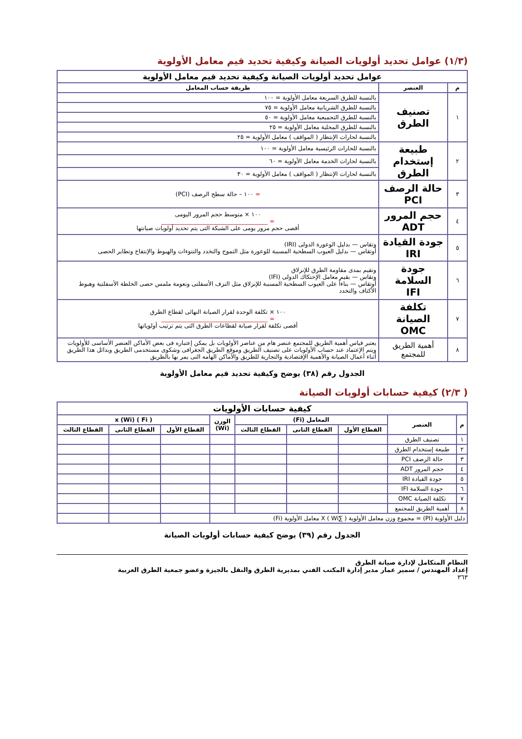(١/٣) عوامل تحديد أولويات الصيانة وكيفية تحديد قيم معامل الأولوية
| عوامل تحديد أولويات الصيانة وكيفية تحديد قيم معامل الأولوية | | |
| --- | --- | --- |
| م | العنصر | طريقة حساب المعامل |
| ١ | تصنيف الطرق | بالنسبة للطرق السريعة معامل الأولوية = ١٠٠ |
| | | بالنسبة للطرق الشريانية معامل الأولوية = ٧٥ |
| | | بالنسبة للطرق التجميعية معامل الأولوية = ٥٠ |
| | | بالنسبة للطرق المحلية معامل الأولوية = ٢٥ |
| | | بالنسبة لحارات الإنتظار ( المواقف ) معامل الأولوية = ٢٥ |
| ٢ | طبيعة إستخدام الطرق | بالنسبة للحارات الرئيسية معامل الأولوية = ١٠٠ |
| | | بالنسبة لحارات الخدمة معامل الأولوية = ٦٠ |
| | | بالنسبة لحارات الإنتظار ( المواقف ) معامل الأولوية = ٣٠ |
| ٣ | حالة الرصف PCI | = ١٠٠ – حالة سطح الرصف (PCI) |
| ٤ | حجم المرور ADT | ١٠٠ × متوسط حجم المرور اليومى = ____________________________________ أقصى حجم مرور يومى على الشبكة التى يتم تحديد أولويات صيانتها |
| ٥ | جودة القيادة IRI | وتقاس — بدليل الوعورة الدولى (IRI) أوتقاس — بدليل العيوب السطحية المسببة للوعورة مثل التموج والتخدد والنتوءات والهبوط والإنتفاخ وتطاير الحصى |
| ٦ | جودة السلامة IFI | وتقيم بمدى مقاومة الطرق للإنزلاق وتقاس — بقيم معامل الإحتكاك الدولى (IFI) أوتقاس — بناءاً على العيوب السطحية المسببة للإنزلاق مثل النزف الأسفلتى ونعومة ملمس حصى الخلطة الأسفلتية وهبوط الأكتاف والتخدد |
| ٧ | تكلفة الصيانة OMC | ١٠٠ × تكلفة الوحدة لقرار الصيانة النهائى لقطاع الطرق = ____________________________________ أقصى تكلفة لقرار صيانة لقطاعات الطرق التى يتم ترتيب أولوياتها |
| ٨ | أهمية الطريق للمجتمع | يعتبر قياس أهمية الطريق للمجتمع عنصر هام من عناصر الأولويات بل يمكن إعتباره فى بعض الأماكن العنصر الأساسى للأولويات ويتم الإعتماد عند حساب الأولويات على تصنيف الطريق وموقع الطريق الجغرافى وشكوى مستخدمى الطريق وبدائل هذا الطريق أثناء أعمال الصيانة والأهمية الإقتصادية والتجارية للطريق والأماكن الهامه التى يمر بها بالطريق |
الجدول رقم (٣٨) يوضح وكيفية تحديد قيم معامل الأولوية
( ٢/٣) كيفية حسابات أولويات الصيانة
| كيفية حسابات الأولويات | | | | | | | | |
| --- | --- | --- | --- | --- | --- | --- | --- | --- |
| م | العنصر | المعامل (Fi) | | | الوزن (Wi) | ( Fi ) x (Wi) | | |
| | | القطاع الأول | القطاع الثانى | القطاع الثالث | | القطاع الأول | القطاع الثانى | القطاع الثالث |
| ١ | تصنيف الطرق | | | | | | | |
| ٢ | طبيعة إستخدام الطرق | | | | | | | |
| ٣ | حالة الرصف PCI | | | | | | | |
| ٤ | حجم المرور ADT | | | | | | | |
| ٥ | جودة القيادة IRI | | | | | | | |
| ٦ | جودة السلامة IFI | | | | | | | |
| ٧ | تكلفة الصيانة OMC | | | | | | | |
| ٨ | أهمية الطريق للمجتمع | | | | | | | |
| دليل الأولوية (PI) = مجموع وزن معامل الأولوية ( ∑Wi ) X معامل الأولوية (Fi) | | | | | | | | |
الجدول رقم (٣٩) يوضح كيفية حسابات أولويات الصيانة
النظام المتكامل لإدارة صيانة الطرق
إعداد المهندس / سمير عمار مدير إدارة المكتب الفني بمديرية الطرق والنقل بالجيزة وعضو جمعية الطرق العربية
٣٦٣